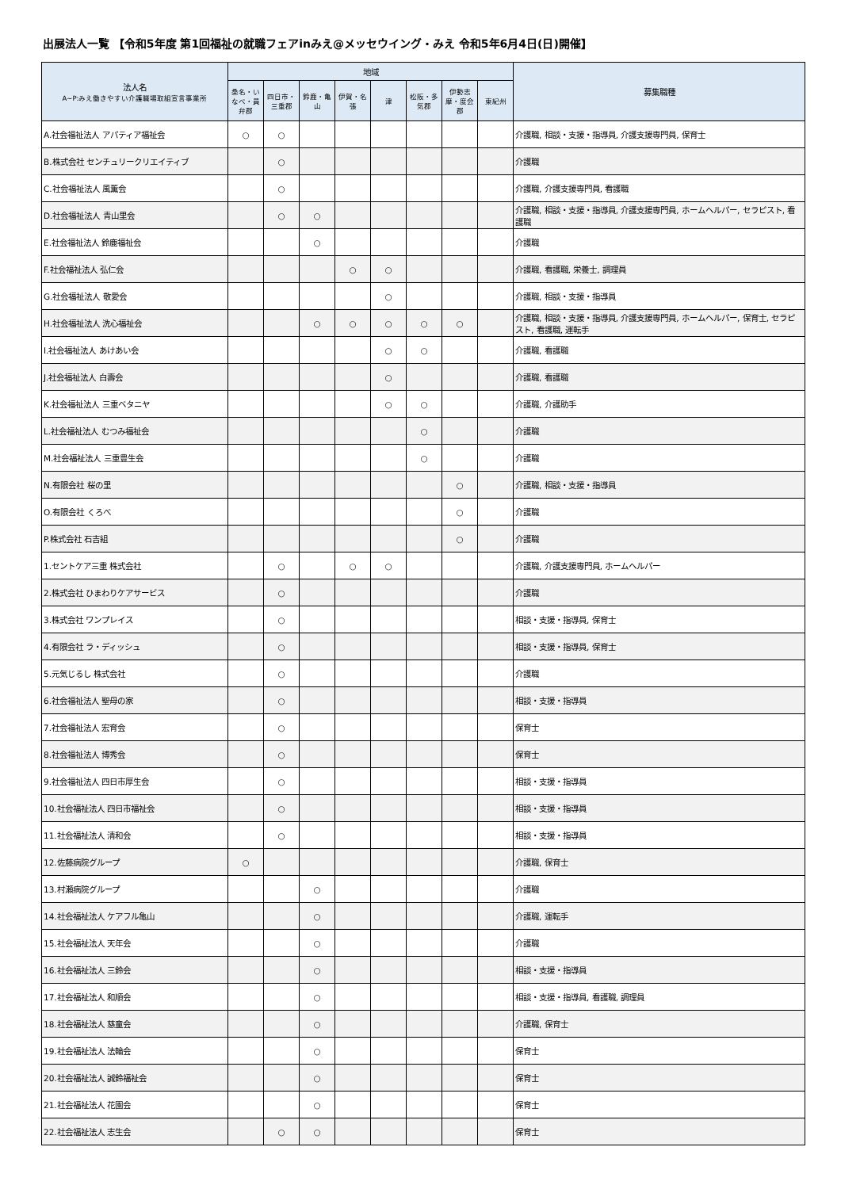出展法人一覧 【令和5年度 第1回福祉の就職フェアinみえ@メッセウイング・みえ 令和5年6月4日(日)開催】
| 法人名 A~P:みえ働きやすい介護職場取組宣言事業所 | 地域 | | | | | | | | 募集職種 |
| --- | --- | --- | --- | --- | --- | --- | --- | --- | --- |
| | 桑名・いなべ・員弁郡 | 四日市・三重郡 | 鈴鹿・亀山 | 伊賀・名張 | 津 | 松阪・多気郡 | 伊勢志摩・度会郡 | 東紀州 | |
| A.社会福祉法人 アパティア福祉会 | ○ | ○ | | | | | | | 介護職, 相談・支援・指導員, 介護支援専門員, 保育士 |
| B.株式会社 センチュリークリエイティブ | | ○ | | | | | | | 介護職 |
| C.社会福祉法人 風薫会 | | ○ | | | | | | | 介護職, 介護支援専門員, 看護職 |
| D.社会福祉法人 青山里会 | | ○ | ○ | | | | | | 介護職, 相談・支援・指導員, 介護支援専門員, ホームヘルパー, セラピスト, 看護職 |
| E.社会福祉法人 鈴鹿福祉会 | | | ○ | | | | | | 介護職 |
| F.社会福祉法人 弘仁会 | | | | ○ | ○ | | | | 介護職, 看護職, 栄養士, 調理員 |
| G.社会福祉法人 敬愛会 | | | | | ○ | | | | 介護職, 相談・支援・指導員 |
| H.社会福祉法人 洗心福祉会 | | | ○ | ○ | ○ | ○ | ○ | | 介護職, 相談・支援・指導員, 介護支援専門員, ホームヘルパー, 保育士, セラピスト, 看護職, 運転手 |
| I.社会福祉法人 あけあい会 | | | | | ○ | ○ | | | 介護職, 看護職 |
| J.社会福祉法人 白壽会 | | | | | ○ | | | | 介護職, 看護職 |
| K.社会福祉法人 三重ベタニヤ | | | | | ○ | ○ | | | 介護職, 介護助手 |
| L.社会福祉法人 むつみ福祉会 | | | | | | ○ | | | 介護職 |
| M.社会福祉法人 三重豊生会 | | | | | | ○ | | | 介護職 |
| N.有限会社 桜の里 | | | | | | | ○ | | 介護職, 相談・支援・指導員 |
| O.有限会社 くろべ | | | | | | | ○ | | 介護職 |
| P.株式会社 石吉組 | | | | | | | ○ | | 介護職 |
| 1.セントケア三重 株式会社 | | ○ | | ○ | ○ | | | | 介護職, 介護支援専門員, ホームヘルパー |
| 2.株式会社 ひまわりケアサービス | | ○ | | | | | | | 介護職 |
| 3.株式会社 ワンプレイス | | ○ | | | | | | | 相談・支援・指導員, 保育士 |
| 4.有限会社 ラ・ディッシュ | | ○ | | | | | | | 相談・支援・指導員, 保育士 |
| 5.元気じるし 株式会社 | | ○ | | | | | | | 介護職 |
| 6.社会福祉法人 聖母の家 | | ○ | | | | | | | 相談・支援・指導員 |
| 7.社会福祉法人 宏育会 | | ○ | | | | | | | 保育士 |
| 8.社会福祉法人 博秀会 | | ○ | | | | | | | 保育士 |
| 9.社会福祉法人 四日市厚生会 | | ○ | | | | | | | 相談・支援・指導員 |
| 10.社会福祉法人 四日市福祉会 | | ○ | | | | | | | 相談・支援・指導員 |
| 11.社会福祉法人 清和会 | | ○ | | | | | | | 相談・支援・指導員 |
| 12.佐藤病院グループ | ○ | | | | | | | | 介護職, 保育士 |
| 13.村瀬病院グループ | | | ○ | | | | | | 介護職 |
| 14.社会福祉法人 ケアフル亀山 | | | ○ | | | | | | 介護職, 運転手 |
| 15.社会福祉法人 天年会 | | | ○ | | | | | | 介護職 |
| 16.社会福祉法人 三鈴会 | | | ○ | | | | | | 相談・支援・指導員 |
| 17.社会福祉法人 和順会 | | | ○ | | | | | | 相談・支援・指導員, 看護職, 調理員 |
| 18.社会福祉法人 慈童会 | | | ○ | | | | | | 介護職, 保育士 |
| 19.社会福祉法人 法輪会 | | | ○ | | | | | | 保育士 |
| 20.社会福祉法人 誠鈴福祉会 | | | ○ | | | | | | 保育士 |
| 21.社会福祉法人 花園会 | | | ○ | | | | | | 保育士 |
| 22.社会福祉法人 志生会 | | ○ | ○ | | | | | | 保育士 |